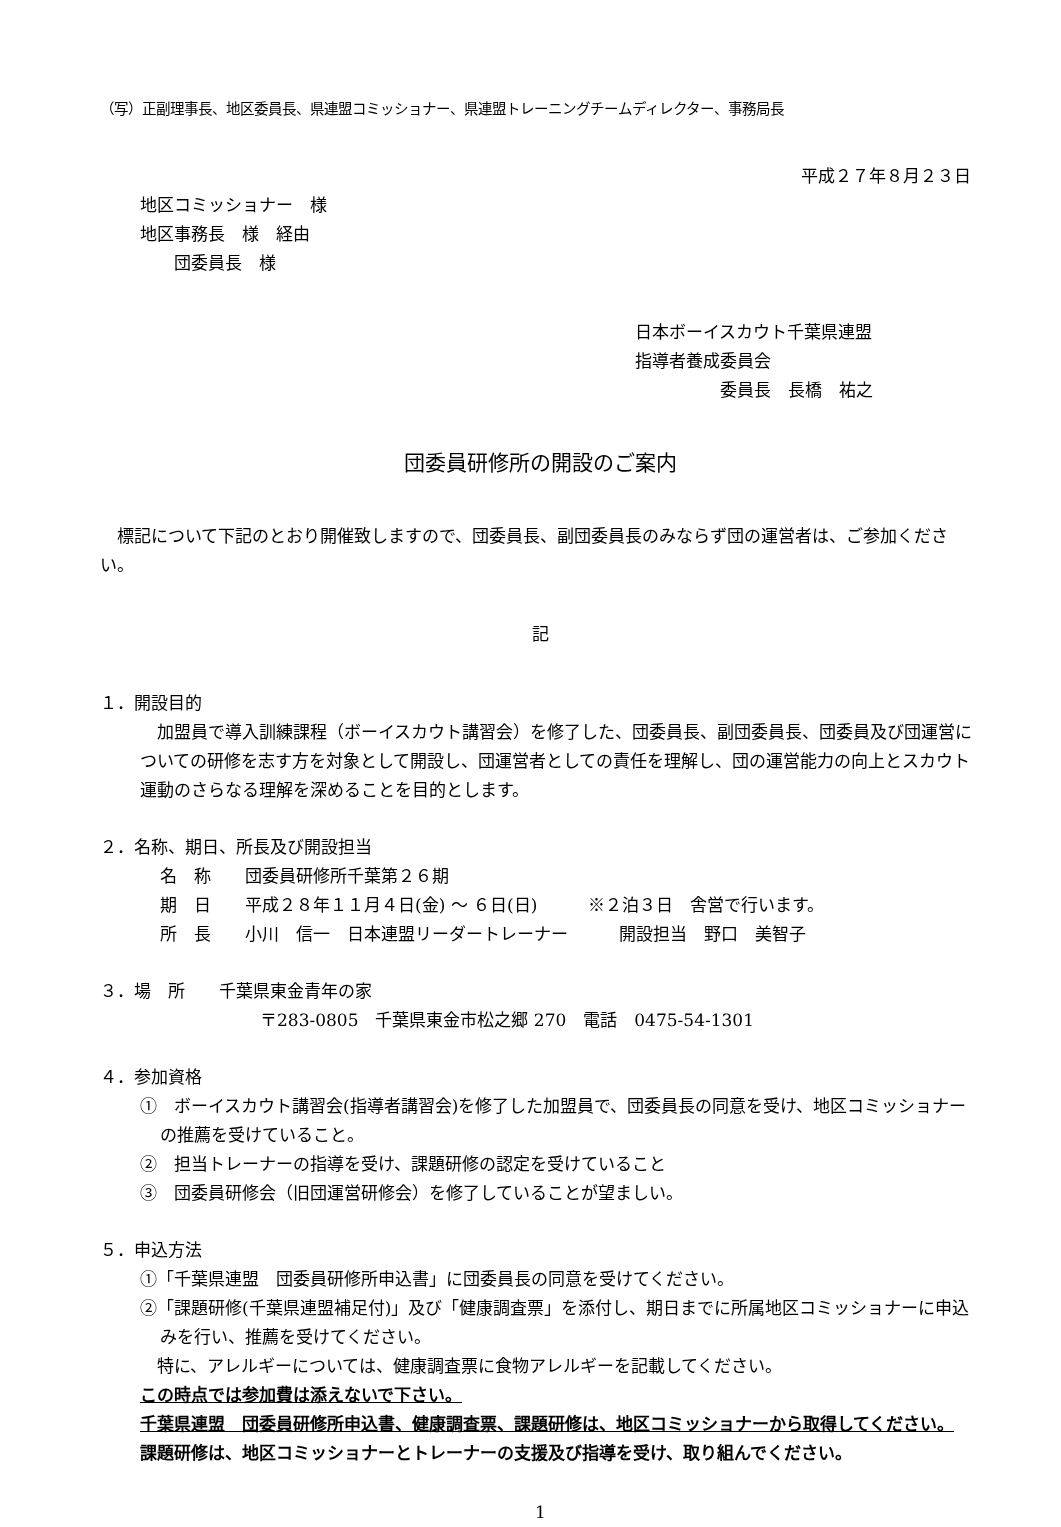（写）正副理事長、地区委員長、県連盟コミッショナー、県連盟トレーニングチームディレクター、事務局長
平成２７年８月２３日
地区コミッショナー　様
地区事務長　様　経由
　　団委員長　様
日本ボーイスカウト千葉県連盟
指導者養成委員会
　　　　　委員長　長橋　祐之
団委員研修所の開設のご案内
　標記について下記のとおり開催致しますので、団委員長、副団委員長のみならず団の運営者は、ご参加ください。
記
１．開設目的
　加盟員で導入訓練課程（ボーイスカウト講習会）を修了した、団委員長、副団委員長、団委員及び団運営についての研修を志す方を対象として開設し、団運営者としての責任を理解し、団の運営能力の向上とスカウト運動のさらなる理解を深めることを目的とします。
２．名称、期日、所長及び開設担当
名　称　　団委員研修所千葉第２６期
期　日　　平成２８年１１月４日(金) ～ ６日(日)　　　※２泊３日　舎営で行います。
所　長　　小川　信一　日本連盟リーダートレーナー　　　開設担当　野口　美智子
３．場　所　　千葉県東金青年の家
〒283-0805　千葉県東金市松之郷 270　電話　0475-54-1301
４．参加資格
①　ボーイスカウト講習会(指導者講習会)を修了した加盟員で、団委員長の同意を受け、地区コミッショナーの推薦を受けていること。
②　担当トレーナーの指導を受け、課題研修の認定を受けていること
③　団委員研修会（旧団運営研修会）を修了していることが望ましい。
５．申込方法
①「千葉県連盟　団委員研修所申込書」に団委員長の同意を受けてください。
②「課題研修(千葉県連盟補足付)」及び「健康調査票」を添付し、期日までに所属地区コミッショナーに申込みを行い、推薦を受けてください。
　特に、アレルギーについては、健康調査票に食物アレルギーを記載してください。
この時点では参加費は添えないで下さい。
千葉県連盟　団委員研修所申込書、健康調査票、課題研修は、地区コミッショナーから取得してください。
課題研修は、地区コミッショナーとトレーナーの支援及び指導を受け、取り組んでください。
1